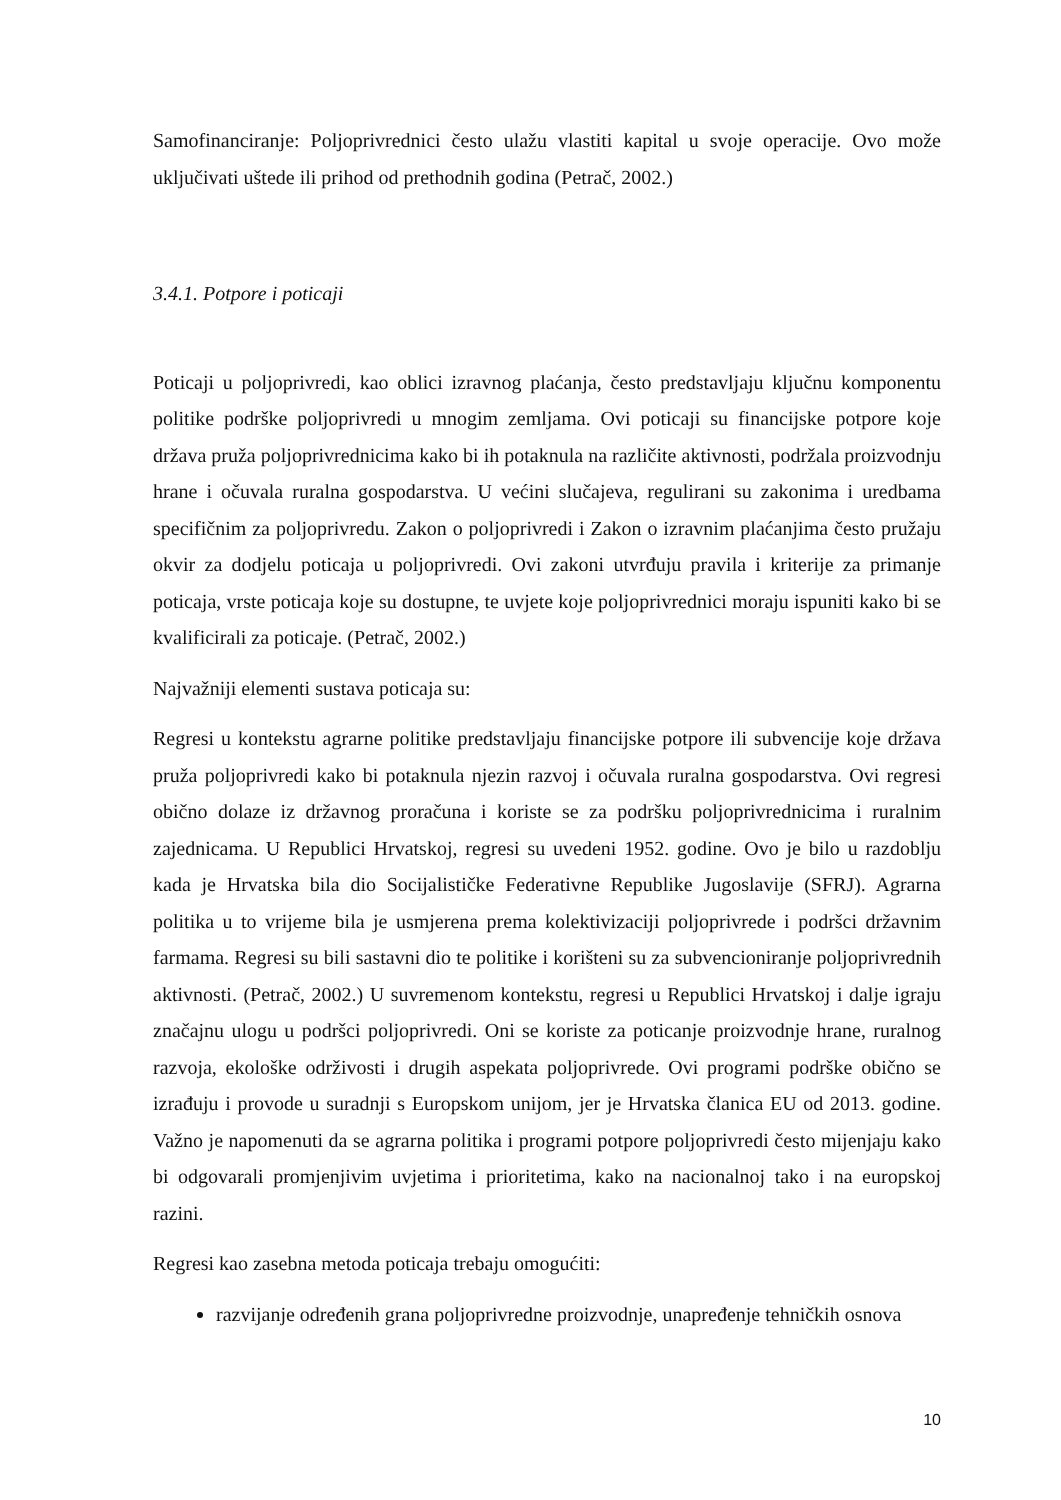Samofinanciranje: Poljoprivrednici često ulažu vlastiti kapital u svoje operacije. Ovo može uključivati uštede ili prihod od prethodnih godina (Petrač, 2002.)
3.4.1. Potpore i poticaji
Poticaji u poljoprivredi, kao oblici izravnog plaćanja, često predstavljaju ključnu komponentu politike podrške poljoprivredi u mnogim zemljama. Ovi poticaji su financijske potpore koje država pruža poljoprivrednicima kako bi ih potaknula na različite aktivnosti, podržala proizvodnju hrane i očuvala ruralna gospodarstva. U većini slučajeva, regulirani su zakonima i uredbama specifičnim za poljoprivredu. Zakon o poljoprivredi i Zakon o izravnim plaćanjima često pružaju okvir za dodjelu poticaja u poljoprivredi. Ovi zakoni utvrđuju pravila i kriterije za primanje poticaja, vrste poticaja koje su dostupne, te uvjete koje poljoprivrednici moraju ispuniti kako bi se kvalificirali za poticaje. (Petrač, 2002.)
Najvažniji elementi sustava poticaja su:
Regresi u kontekstu agrarne politike predstavljaju financijske potpore ili subvencije koje država pruža poljoprivredi kako bi potaknula njezin razvoj i očuvala ruralna gospodarstva. Ovi regresi obično dolaze iz državnog proračuna i koriste se za podršku poljoprivrednicima i ruralnim zajednicama. U Republici Hrvatskoj, regresi su uvedeni 1952. godine. Ovo je bilo u razdoblju kada je Hrvatska bila dio Socijalističke Federativne Republike Jugoslavije (SFRJ). Agrarna politika u to vrijeme bila je usmjerena prema kolektivizaciji poljoprivrede i podršci državnim farmama. Regresi su bili sastavni dio te politike i korišteni su za subvencioniranje poljoprivrednih aktivnosti. (Petrač, 2002.) U suvremenom kontekstu, regresi u Republici Hrvatskoj i dalje igraju značajnu ulogu u podršci poljoprivredi. Oni se koriste za poticanje proizvodnje hrane, ruralnog razvoja, ekološke održivosti i drugih aspekata poljoprivrede. Ovi programi podrške obično se izrađuju i provode u suradnji s Europskom unijom, jer je Hrvatska članica EU od 2013. godine. Važno je napomenuti da se agrarna politika i programi potpore poljoprivredi često mijenjaju kako bi odgovarali promjenjivim uvjetima i prioritetima, kako na nacionalnoj tako i na europskoj razini.
Regresi kao zasebna metoda poticaja trebaju omogućiti:
razvijanje određenih grana poljoprivredne proizvodnje, unapređenje tehničkih osnova
10